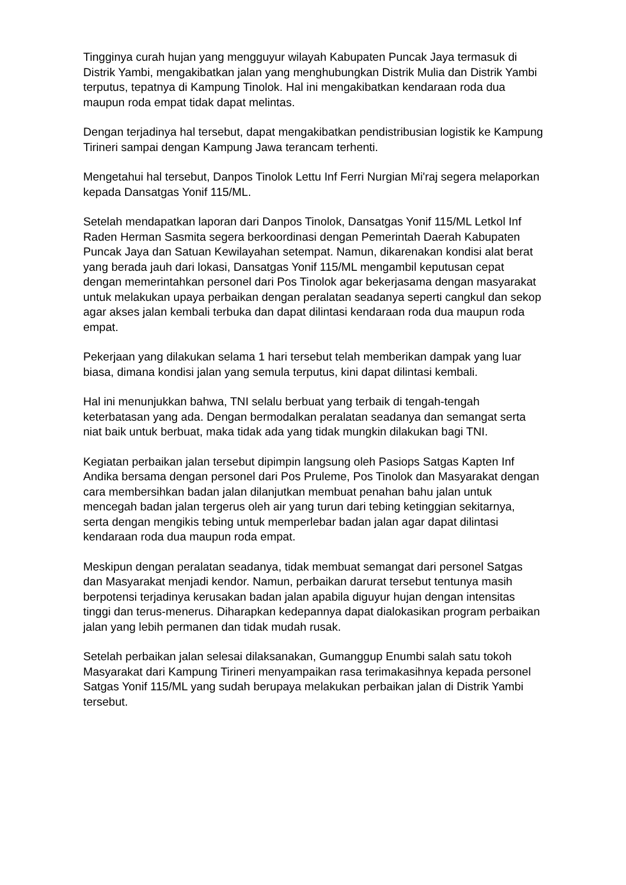Tingginya curah hujan yang mengguyur wilayah Kabupaten Puncak Jaya termasuk di Distrik Yambi, mengakibatkan jalan yang menghubungkan Distrik Mulia dan Distrik Yambi terputus, tepatnya di Kampung Tinolok. Hal ini mengakibatkan kendaraan roda dua maupun roda empat tidak dapat melintas.
Dengan terjadinya hal tersebut, dapat mengakibatkan pendistribusian logistik ke Kampung Tirineri sampai dengan Kampung Jawa terancam terhenti.
Mengetahui hal tersebut, Danpos Tinolok Lettu Inf Ferri Nurgian Mi'raj segera melaporkan kepada Dansatgas Yonif 115/ML.
Setelah mendapatkan laporan dari Danpos Tinolok, Dansatgas Yonif 115/ML Letkol Inf Raden Herman Sasmita segera berkoordinasi dengan Pemerintah Daerah Kabupaten Puncak Jaya dan Satuan Kewilayahan setempat. Namun, dikarenakan kondisi alat berat yang berada jauh dari lokasi, Dansatgas Yonif 115/ML mengambil keputusan cepat dengan memerintahkan personel dari Pos Tinolok agar bekerjasama dengan masyarakat untuk melakukan upaya perbaikan dengan peralatan seadanya seperti cangkul dan sekop agar akses jalan kembali terbuka dan dapat dilintasi kendaraan roda dua maupun roda empat.
Pekerjaan yang dilakukan selama 1 hari tersebut telah memberikan dampak yang luar biasa, dimana kondisi jalan yang semula terputus, kini dapat dilintasi kembali.
Hal ini menunjukkan bahwa, TNI selalu berbuat yang terbaik di tengah-tengah keterbatasan yang ada. Dengan bermodalkan peralatan seadanya dan semangat serta niat baik untuk berbuat, maka tidak ada yang tidak mungkin dilakukan bagi TNI.
Kegiatan perbaikan jalan tersebut dipimpin langsung oleh Pasiops Satgas Kapten Inf Andika bersama dengan personel dari Pos Pruleme, Pos Tinolok dan Masyarakat dengan cara membersihkan badan jalan dilanjutkan membuat penahan bahu jalan untuk mencegah badan jalan tergerus oleh air yang turun dari tebing ketinggian sekitarnya, serta dengan mengikis tebing untuk memperlebar badan jalan agar dapat dilintasi kendaraan roda dua maupun roda empat.
Meskipun dengan peralatan seadanya, tidak membuat semangat dari personel Satgas dan Masyarakat menjadi kendor. Namun, perbaikan darurat tersebut tentunya masih berpotensi terjadinya kerusakan badan jalan apabila diguyur hujan dengan intensitas tinggi dan terus-menerus. Diharapkan kedepannya dapat dialokasikan program perbaikan jalan yang lebih permanen dan tidak mudah rusak.
Setelah perbaikan jalan selesai dilaksanakan, Gumanggup Enumbi salah satu tokoh Masyarakat dari Kampung Tirineri menyampaikan rasa terimakasihnya kepada personel Satgas Yonif 115/ML yang sudah berupaya melakukan perbaikan jalan di Distrik Yambi tersebut.